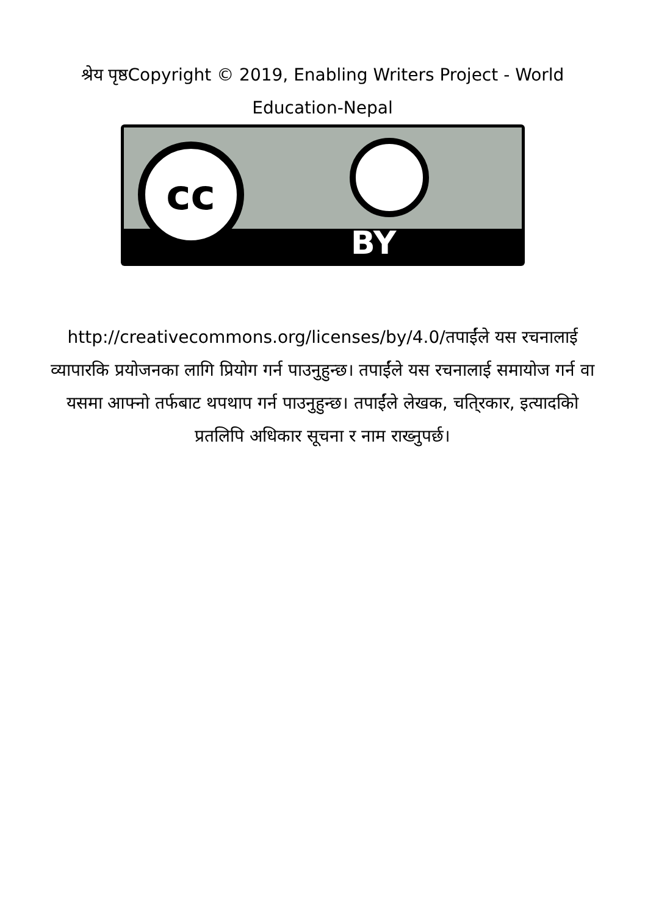श्रेय पृष्ठCopyright © 2019, Enabling Writers Project - World Education-Nepal
cc
BY
http://creativecommons.org/licenses/by/4.0/तपाईंले यस रचनालाई व्यापारकि प्रयोजनका लागि प्रियोग गर्न पाउनुहुन्छ। तपाईंले यस रचनालाई समायोज गर्न वा यसमा आफ्नो तर्फबाट थपथाप गर्न पाउनुहुन्छ। तपाईंले लेखक, चति्रकार, इत्यादकिो प्रतलिपि अधिकार सूचना र नाम राख्नुपर्छ।